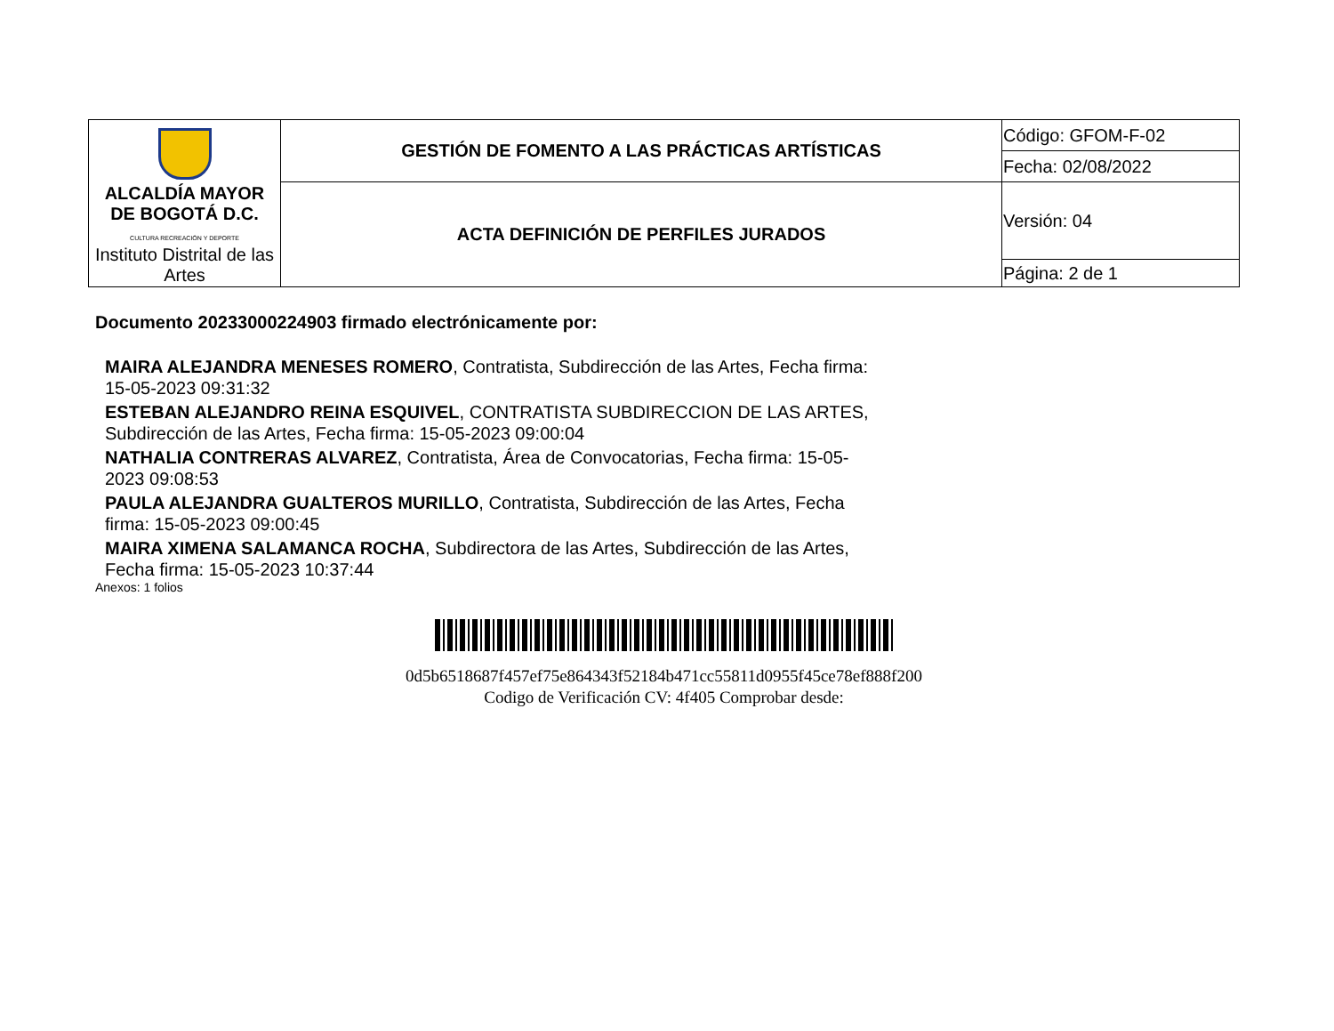| ALCALDÍA MAYOR DE BOGOTÁ D.C. CULTURA RECREACIÓN Y DEPORTE Instituto Distrital de las Artes | GESTIÓN DE FOMENTO A LAS PRÁCTICAS ARTÍSTICAS | Código: GFOM-F-02 |
| | | Fecha: 02/08/2022 |
| | ACTA DEFINICIÓN DE PERFILES JURADOS | Versión: 04 |
| | | Página: 2 de 1 |
Documento 20233000224903 firmado electrónicamente por:
MAIRA ALEJANDRA MENESES ROMERO, Contratista, Subdirección de las Artes, Fecha firma: 15-05-2023 09:31:32
ESTEBAN ALEJANDRO REINA ESQUIVEL, CONTRATISTA SUBDIRECCION DE LAS ARTES, Subdirección de las Artes, Fecha firma: 15-05-2023 09:00:04
NATHALIA CONTRERAS ALVAREZ, Contratista, Área de Convocatorias, Fecha firma: 15-05-2023 09:08:53
PAULA ALEJANDRA GUALTEROS MURILLO, Contratista, Subdirección de las Artes, Fecha firma: 15-05-2023 09:00:45
MAIRA XIMENA SALAMANCA ROCHA, Subdirectora de las Artes, Subdirección de las Artes, Fecha firma: 15-05-2023 10:37:44
Anexos: 1 folios
0d5b6518687f457ef75e864343f52184b471cc55811d0955f45ce78ef888f200
Codigo de Verificación CV: 4f405 Comprobar desde: